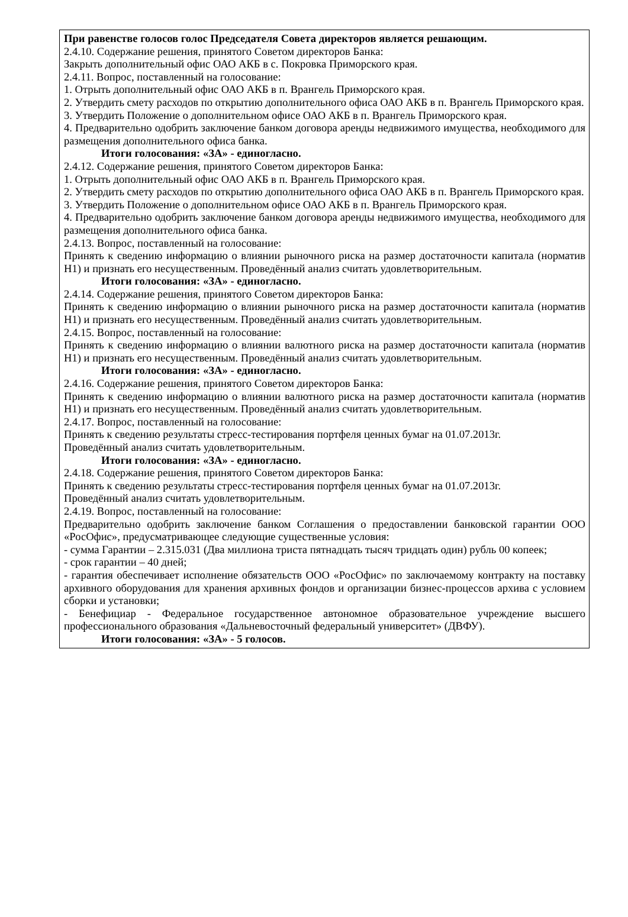При равенстве голосов голос Председателя Совета директоров является решающим.
2.4.10. Содержание решения, принятого Советом директоров Банка:
Закрыть дополнительный офис ОАО АКБ в с. Покровка Приморского края.
2.4.11. Вопрос, поставленный на голосование:
1. Отрыть дополнительный офис ОАО АКБ в п. Врангель Приморского края.
2. Утвердить смету расходов по открытию дополнительного офиса ОАО АКБ в п. Врангель Приморского края.
3. Утвердить Положение о дополнительном офисе ОАО АКБ в п. Врангель Приморского края.
4. Предварительно одобрить заключение банком договора аренды недвижимого имущества, необходимого для размещения дополнительного офиса банка.
Итоги голосования: «ЗА» - единогласно.
2.4.12. Содержание решения, принятого Советом директоров Банка:
1. Отрыть дополнительный офис ОАО АКБ в п. Врангель Приморского края.
2. Утвердить смету расходов по открытию дополнительного офиса ОАО АКБ в п. Врангель Приморского края.
3. Утвердить Положение о дополнительном офисе ОАО АКБ в п. Врангель Приморского края.
4. Предварительно одобрить заключение банком договора аренды недвижимого имущества, необходимого для размещения дополнительного офиса банка.
2.4.13. Вопрос, поставленный на голосование:
Принять к сведению информацию о влиянии рыночного риска на размер достаточности капитала (норматив Н1) и признать его несущественным. Проведённый анализ считать удовлетворительным.
Итоги голосования: «ЗА» - единогласно.
2.4.14. Содержание решения, принятого Советом директоров Банка:
Принять к сведению информацию о влиянии рыночного риска на размер достаточности капитала (норматив Н1) и признать его несущественным. Проведённый анализ считать удовлетворительным.
2.4.15. Вопрос, поставленный на голосование:
Принять к сведению информацию о влиянии валютного риска на размер достаточности капитала (норматив Н1) и признать его несущественным. Проведённый анализ считать удовлетворительным.
Итоги голосования: «ЗА» - единогласно.
2.4.16. Содержание решения, принятого Советом директоров Банка:
Принять к сведению информацию о влиянии валютного риска на размер достаточности капитала (норматив Н1) и признать его несущественным. Проведённый анализ считать удовлетворительным.
2.4.17. Вопрос, поставленный на голосование:
Принять к сведению результаты стресс-тестирования портфеля ценных бумаг на 01.07.2013г.
Проведённый анализ считать удовлетворительным.
Итоги голосования: «ЗА» - единогласно.
2.4.18. Содержание решения, принятого Советом директоров Банка:
Принять к сведению результаты стресс-тестирования портфеля ценных бумаг на 01.07.2013г.
Проведённый анализ считать удовлетворительным.
2.4.19. Вопрос, поставленный на голосование:
Предварительно одобрить заключение банком Соглашения о предоставлении банковской гарантии ООО «РосОфис», предусматривающее следующие существенные условия:
- сумма Гарантии – 2.315.031 (Два миллиона триста пятнадцать тысяч тридцать один) рубль 00 копеек;
- срок гарантии – 40 дней;
- гарантия обеспечивает исполнение обязательств ООО «РосОфис» по заключаемому контракту на поставку архивного оборудования для хранения архивных фондов и организации бизнес-процессов архива с условием сборки и установки;
- Бенефициар - Федеральное государственное автономное образовательное учреждение высшего профессионального образования «Дальневосточный федеральный университет» (ДВФУ).
Итоги голосования: «ЗА» - 5 голосов.